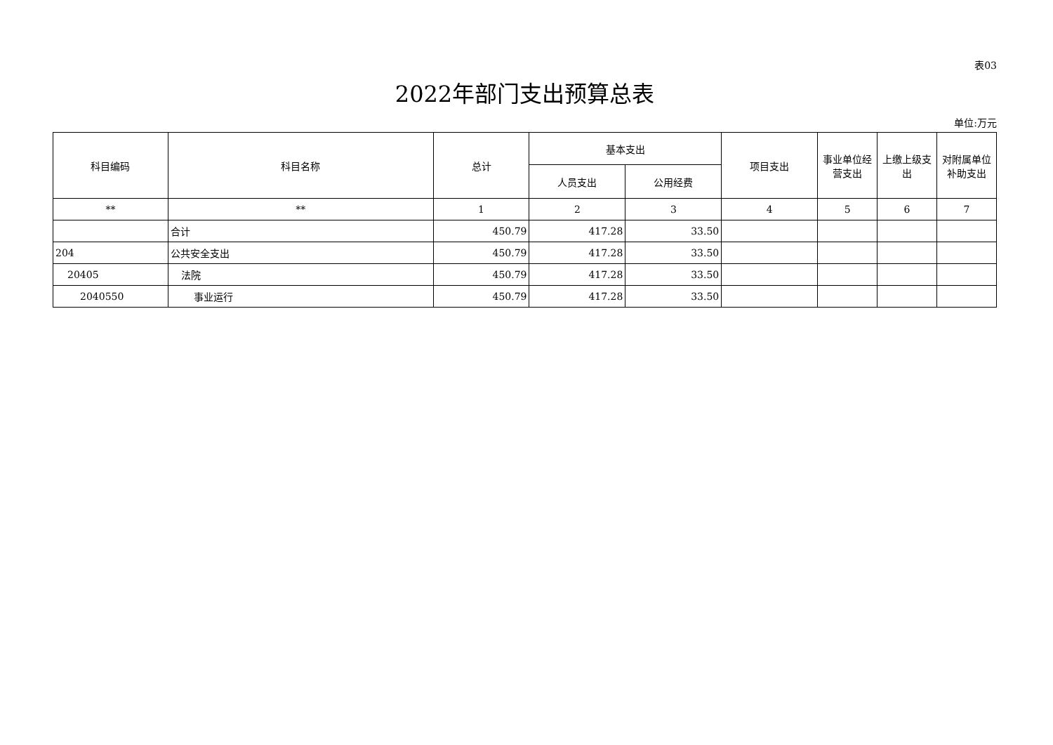表03
2022年部门支出预算总表
单位:万元
| 科目编码 | 科目名称 | 总计 | 基本支出 | | 项目支出 | 事业单位经营支出 | 上缴上级支出 | 对附属单位补助支出 |
| --- | --- | --- | --- | --- | --- | --- | --- | --- |
| | | | 人员支出 | 公用经费 | | | | |
| ** | ** | 1 | 2 | 3 | 4 | 5 | 6 | 7 |
| | 合计 | 450.79 | 417.28 | 33.50 | | | | |
| 204 | 公共安全支出 | 450.79 | 417.28 | 33.50 | | | | |
| 20405 | 法院 | 450.79 | 417.28 | 33.50 | | | | |
| 2040550 | 事业运行 | 450.79 | 417.28 | 33.50 | | | | |